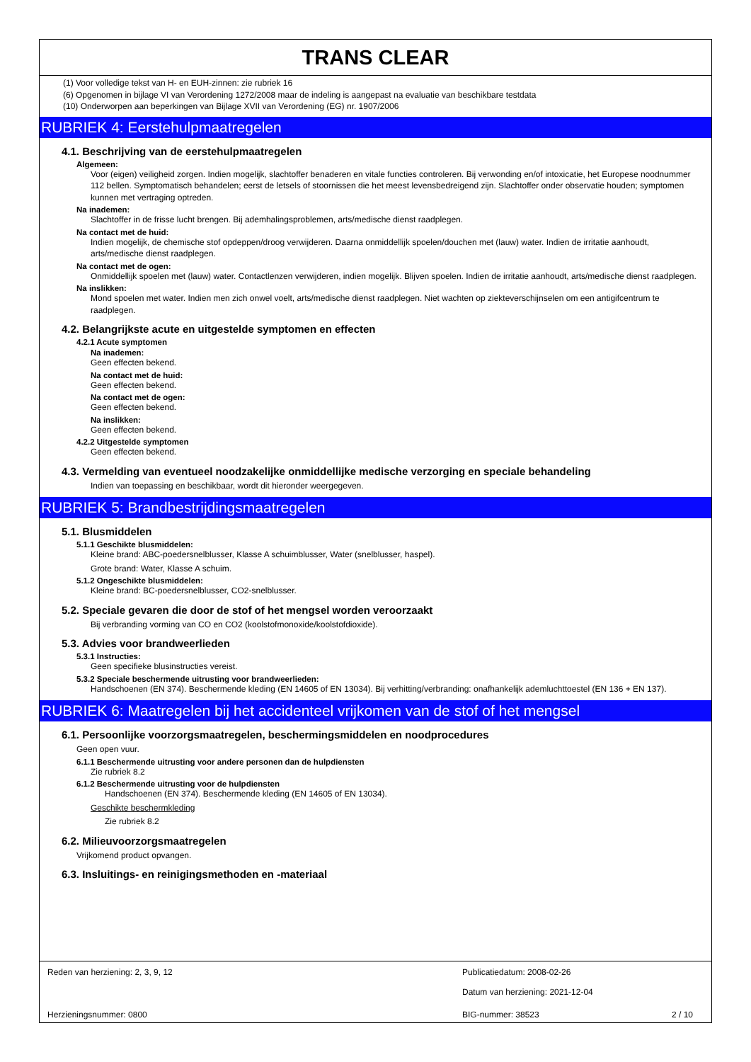TRANS CLEAR
(1) Voor volledige tekst van H- en EUH-zinnen: zie rubriek 16
(6) Opgenomen in bijlage VI van Verordening 1272/2008 maar de indeling is aangepast na evaluatie van beschikbare testdata
(10) Onderworpen aan beperkingen van Bijlage XVII van Verordening (EG) nr. 1907/2006
RUBRIEK 4: Eerstehulpmaatregelen
4.1. Beschrijving van de eerstehulpmaatregelen
Algemeen:
Voor (eigen) veiligheid zorgen. Indien mogelijk, slachtoffer benaderen en vitale functies controleren. Bij verwonding en/of intoxicatie, het Europese noodnummer 112 bellen. Symptomatisch behandelen; eerst de letsels of stoornissen die het meest levensbedreigend zijn. Slachtoffer onder observatie houden; symptomen kunnen met vertraging optreden.
Na inademen:
Slachtoffer in de frisse lucht brengen. Bij ademhalingsproblemen, arts/medische dienst raadplegen.
Na contact met de huid:
Indien mogelijk, de chemische stof opdeppen/droog verwijderen. Daarna onmiddellijk spoelen/douchen met (lauw) water. Indien de irritatie aanhoudt, arts/medische dienst raadplegen.
Na contact met de ogen:
Onmiddellijk spoelen met (lauw) water. Contactlenzen verwijderen, indien mogelijk. Blijven spoelen. Indien de irritatie aanhoudt, arts/medische dienst raadplegen.
Na inslikken:
Mond spoelen met water. Indien men zich onwel voelt, arts/medische dienst raadplegen. Niet wachten op ziekteverschijnselen om een antigifcentrum te raadplegen.
4.2. Belangrijkste acute en uitgestelde symptomen en effecten
4.2.1 Acute symptomen
Na inademen:
Geen effecten bekend.
Na contact met de huid:
Geen effecten bekend.
Na contact met de ogen:
Geen effecten bekend.
Na inslikken:
Geen effecten bekend.
4.2.2 Uitgestelde symptomen
Geen effecten bekend.
4.3. Vermelding van eventueel noodzakelijke onmiddellijke medische verzorging en speciale behandeling
Indien van toepassing en beschikbaar, wordt dit hieronder weergegeven.
RUBRIEK 5: Brandbestrijdingsmaatregelen
5.1. Blusmiddelen
5.1.1 Geschikte blusmiddelen:
Kleine brand: ABC-poedersnelblusser, Klasse A schuimblusser, Water (snelblusser, haspel).
Grote brand: Water, Klasse A schuim.
5.1.2 Ongeschikte blusmiddelen:
Kleine brand: BC-poedersnelblusser, CO2-snelblusser.
5.2. Speciale gevaren die door de stof of het mengsel worden veroorzaakt
Bij verbranding vorming van CO en CO2 (koolstofmonoxide/koolstofdioxide).
5.3. Advies voor brandweerlieden
5.3.1 Instructies:
Geen specifieke blusinstructies vereist.
5.3.2 Speciale beschermende uitrusting voor brandweerlieden:
Handschoenen (EN 374). Beschermende kleding (EN 14605 of EN 13034). Bij verhitting/verbranding: onafhankelijk ademluchttoestel (EN 136 + EN 137).
RUBRIEK 6: Maatregelen bij het accidenteel vrijkomen van de stof of het mengsel
6.1. Persoonlijke voorzorgsmaatregelen, beschermingsmiddelen en noodprocedures
Geen open vuur.
6.1.1 Beschermende uitrusting voor andere personen dan de hulpdiensten
Zie rubriek 8.2
6.1.2 Beschermende uitrusting voor de hulpdiensten
Handschoenen (EN 374). Beschermende kleding (EN 14605 of EN 13034).
Geschikte beschermkleding
Zie rubriek 8.2
6.2. Milieuvoorzorgsmaatregelen
Vrijkomend product opvangen.
6.3. Insluitings- en reinigingsmethoden en -materiaal
Reden van herziening: 2, 3, 9, 12
Publicatiedatum: 2008-02-26
Datum van herziening: 2021-12-04
Herzieningsnummer: 0800 BIG-nummer: 38523 2 / 10